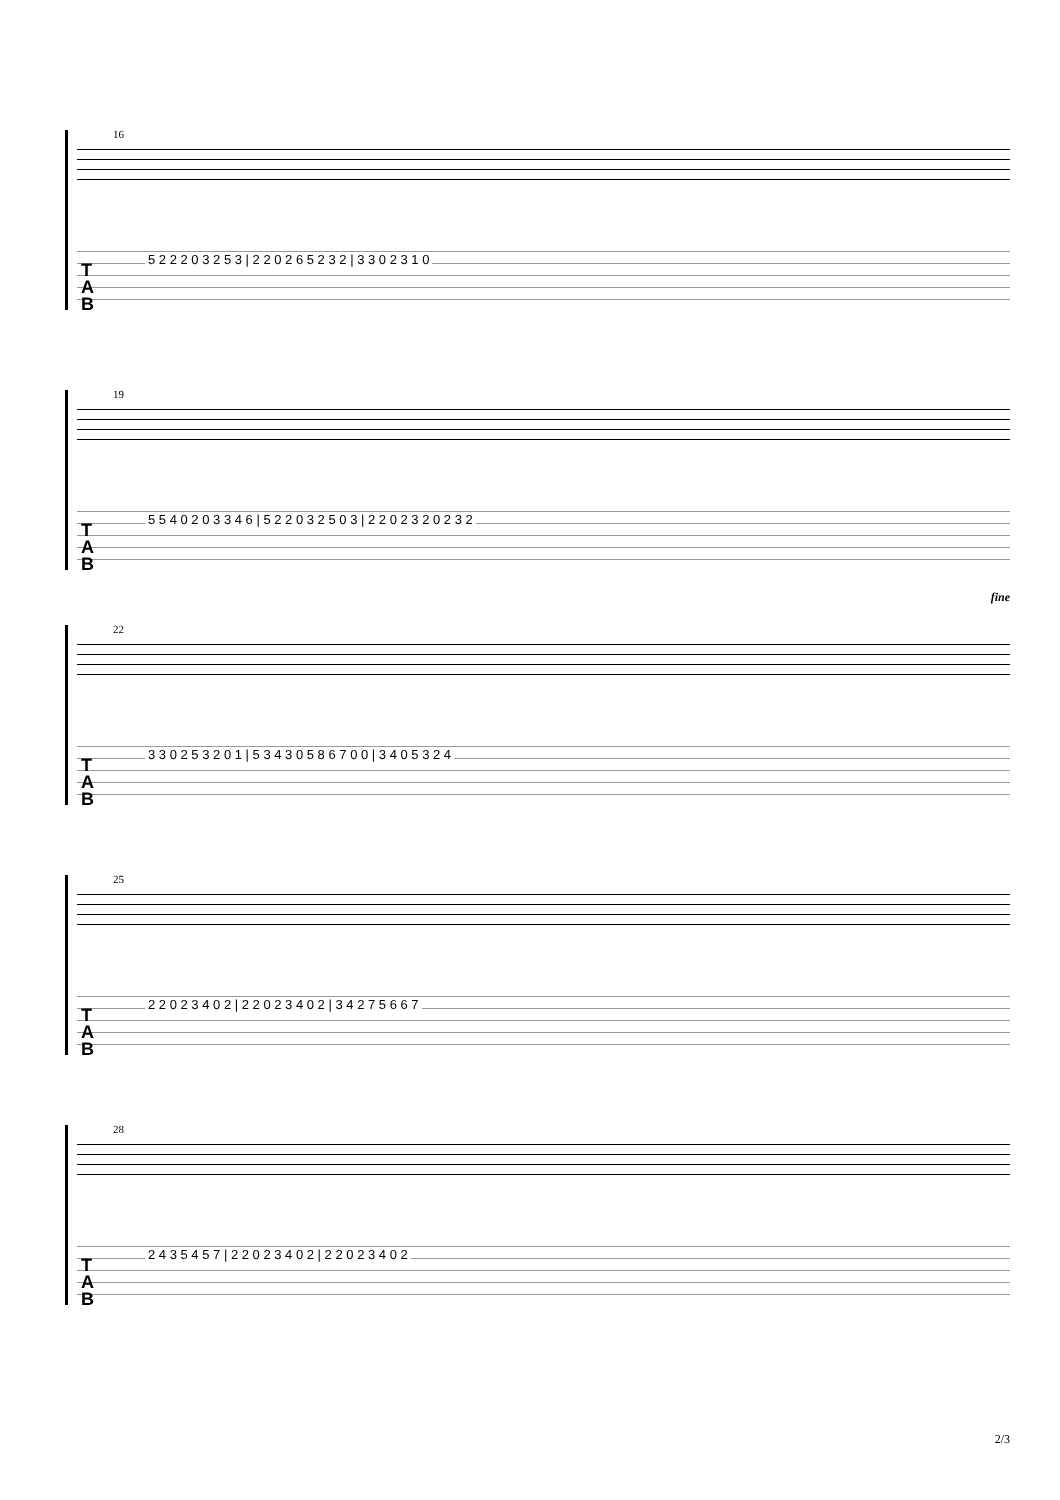16
T
A
B
5 2 2 2 0 3 2 5 3 | 2 2 0 2 6 5 2 3 2 | 3 3 0 2 3 1 0
19
T
A
B
5 5 4 0 2 0 3 3 4 6 | 5 2 2 0 3 2 5 0 3 | 2 2 0 2 3 2 0 2 3 2
fine
22
T
A
B
3 3 0 2 5 3 2 0 1 | 5 3 4 3 0 5 8 6 7 0 0 | 3 4 0 5 3 2 4
25
T
A
B
2 2 0 2 3 4 0 2 | 2 2 0 2 3 4 0 2 | 3 4 2 7 5 6 6 7
28
T
A
B
2 4 3 5 4 5 7 | 2 2 0 2 3 4 0 2 | 2 2 0 2 3 4 0 2
2/3